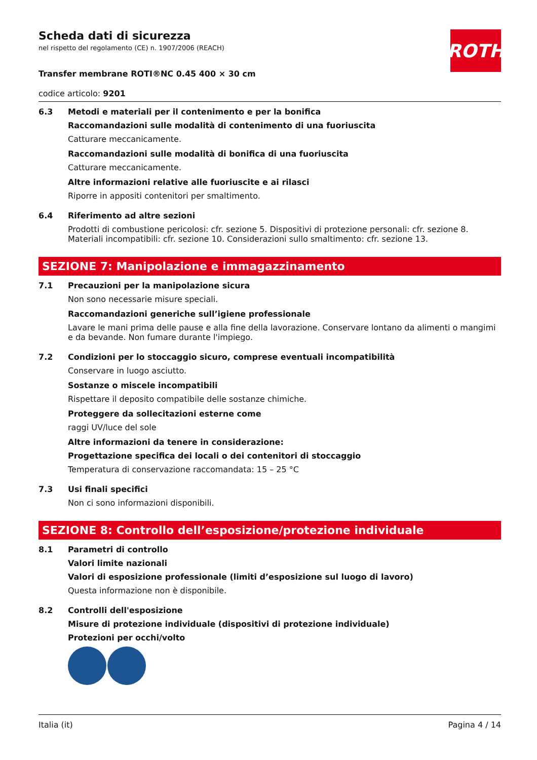ROTH
Scheda dati di sicurezza
nel rispetto del regolamento (CE) n. 1907/2006 (REACH)
Transfer membrane ROTI®NC 0.45 400 × 30 cm
codice articolo: 9201
6.3 Metodi e materiali per il contenimento e per la bonifica
Raccomandazioni sulle modalità di contenimento di una fuoriuscita
Catturare meccanicamente.
Raccomandazioni sulle modalità di bonifica di una fuoriuscita
Catturare meccanicamente.
Altre informazioni relative alle fuoriuscite e ai rilasci
Riporre in appositi contenitori per smaltimento.
6.4 Riferimento ad altre sezioni
Prodotti di combustione pericolosi: cfr. sezione 5. Dispositivi di protezione personali: cfr. sezione 8. Materiali incompatibili: cfr. sezione 10. Considerazioni sullo smaltimento: cfr. sezione 13.
SEZIONE 7: Manipolazione e immagazzinamento
7.1 Precauzioni per la manipolazione sicura
Non sono necessarie misure speciali.
Raccomandazioni generiche sull’igiene professionale
Lavare le mani prima delle pause e alla fine della lavorazione. Conservare lontano da alimenti o mangimi e da bevande. Non fumare durante l'impiego.
7.2 Condizioni per lo stoccaggio sicuro, comprese eventuali incompatibilità
Conservare in luogo asciutto.
Sostanze o miscele incompatibili
Rispettare il deposito compatibile delle sostanze chimiche.
Proteggere da sollecitazioni esterne come
raggi UV/luce del sole
Altre informazioni da tenere in considerazione:
Progettazione specifica dei locali o dei contenitori di stoccaggio
Temperatura di conservazione raccomandata: 15 – 25 °C
7.3 Usi finali specifici
Non ci sono informazioni disponibili.
SEZIONE 8: Controllo dell’esposizione/protezione individuale
8.1 Parametri di controllo
Valori limite nazionali
Valori di esposizione professionale (limiti d’esposizione sul luogo di lavoro)
Questa informazione non è disponibile.
8.2 Controlli dell'esposizione
Misure di protezione individuale (dispositivi di protezione individuale)
Protezioni per occhi/volto
Italia (it) Pagina 4 / 14